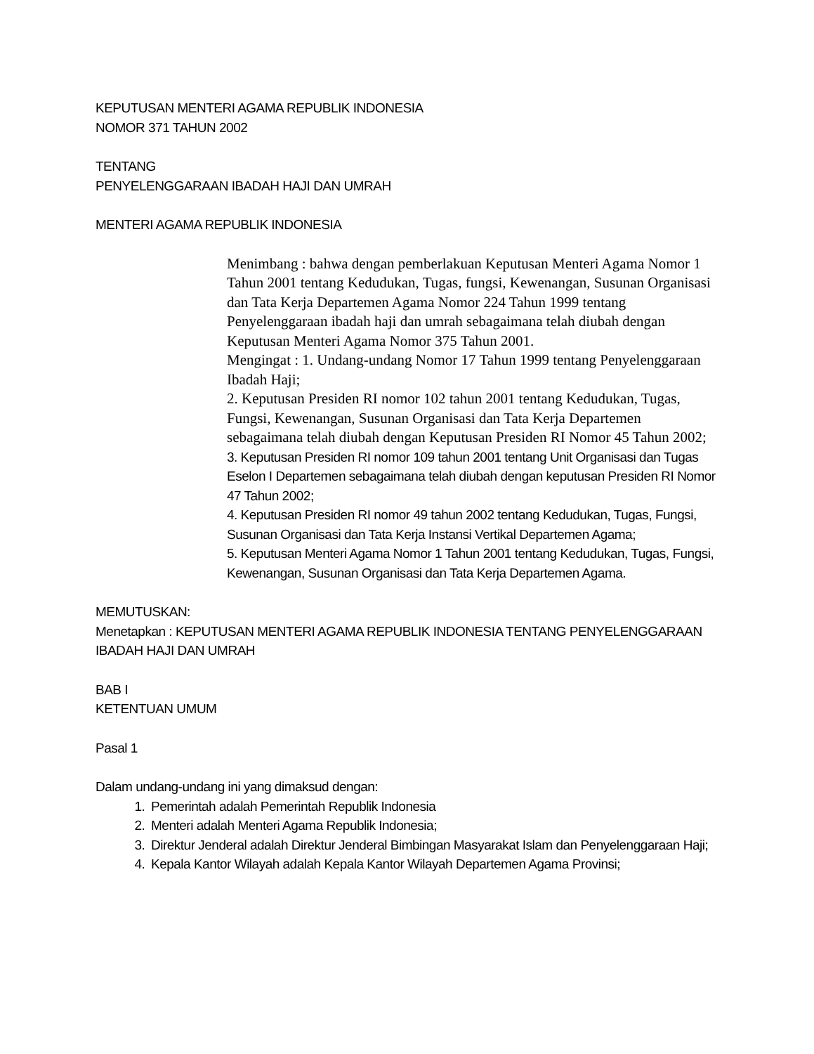KEPUTUSAN MENTERI AGAMA REPUBLIK INDONESIA
NOMOR 371 TAHUN 2002
TENTANG
PENYELENGGARAAN IBADAH HAJI DAN UMRAH
MENTERI AGAMA REPUBLIK INDONESIA
Menimbang : bahwa dengan pemberlakuan Keputusan Menteri Agama Nomor 1 Tahun 2001 tentang Kedudukan, Tugas, fungsi, Kewenangan, Susunan Organisasi dan Tata Kerja Departemen Agama Nomor 224 Tahun 1999 tentang Penyelenggaraan ibadah haji dan umrah sebagaimana telah diubah dengan Keputusan Menteri Agama Nomor 375 Tahun 2001.
Mengingat : 1. Undang-undang Nomor 17 Tahun 1999 tentang Penyelenggaraan Ibadah Haji;
2. Keputusan Presiden RI nomor 102 tahun 2001 tentang Kedudukan, Tugas, Fungsi, Kewenangan, Susunan Organisasi dan Tata Kerja Departemen sebagaimana telah diubah dengan Keputusan Presiden RI Nomor 45 Tahun 2002;
3. Keputusan Presiden RI nomor 109 tahun 2001 tentang Unit Organisasi dan Tugas Eselon I Departemen sebagaimana telah diubah dengan keputusan Presiden RI Nomor 47 Tahun 2002;
4. Keputusan Presiden RI nomor 49 tahun 2002 tentang Kedudukan, Tugas, Fungsi, Susunan Organisasi dan Tata Kerja Instansi Vertikal Departemen Agama;
5. Keputusan Menteri Agama Nomor 1 Tahun 2001 tentang Kedudukan, Tugas, Fungsi, Kewenangan, Susunan Organisasi dan Tata Kerja Departemen Agama.
MEMUTUSKAN:
Menetapkan : KEPUTUSAN MENTERI AGAMA REPUBLIK INDONESIA TENTANG PENYELENGGARAAN IBADAH HAJI DAN UMRAH
BAB I
KETENTUAN UMUM
Pasal 1
Dalam undang-undang ini yang dimaksud dengan:
1. Pemerintah adalah Pemerintah Republik Indonesia
2. Menteri adalah Menteri Agama Republik Indonesia;
3. Direktur Jenderal adalah Direktur Jenderal Bimbingan Masyarakat Islam dan Penyelenggaraan Haji;
4. Kepala Kantor Wilayah adalah Kepala Kantor Wilayah Departemen Agama Provinsi;